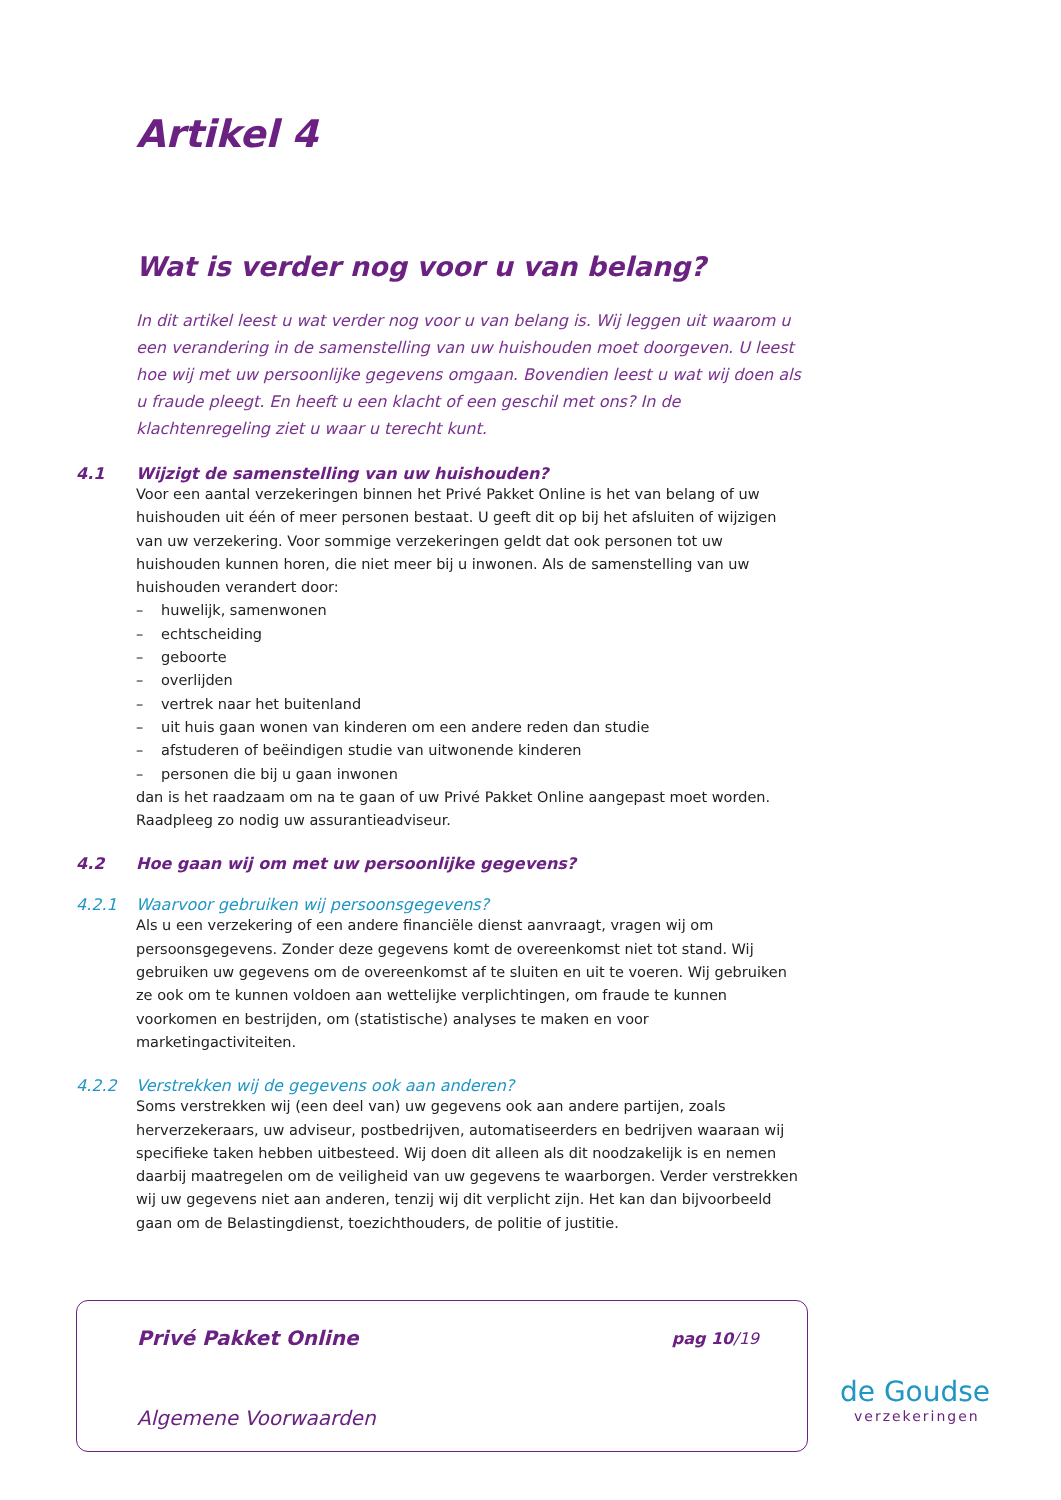Artikel 4
Wat is verder nog voor u van belang?
In dit artikel leest u wat verder nog voor u van belang is. Wij leggen uit waarom u een verandering in de samenstelling van uw huishouden moet doorgeven. U leest hoe wij met uw persoonlijke gegevens omgaan. Bovendien leest u wat wij doen als u fraude pleegt. En heeft u een klacht of een geschil met ons? In de klachtenregeling ziet u waar u terecht kunt.
4.1 Wijzigt de samenstelling van uw huishouden?
Voor een aantal verzekeringen binnen het Privé Pakket Online is het van belang of uw huishouden uit één of meer personen bestaat. U geeft dit op bij het afsluiten of wijzigen van uw verzekering. Voor sommige verzekeringen geldt dat ook personen tot uw huishouden kunnen horen, die niet meer bij u inwonen. Als de samenstelling van uw huishouden verandert door:
– huwelijk, samenwonen
– echtscheiding
– geboorte
– overlijden
– vertrek naar het buitenland
– uit huis gaan wonen van kinderen om een andere reden dan studie
– afstuderen of beëindigen studie van uitwonende kinderen
– personen die bij u gaan inwonen
dan is het raadzaam om na te gaan of uw Privé Pakket Online aangepast moet worden. Raadpleeg zo nodig uw assurantieadviseur.
4.2 Hoe gaan wij om met uw persoonlijke gegevens?
4.2.1 Waarvoor gebruiken wij persoonsgegevens?
Als u een verzekering of een andere financiële dienst aanvraagt, vragen wij om persoonsgegevens. Zonder deze gegevens komt de overeenkomst niet tot stand. Wij gebruiken uw gegevens om de overeenkomst af te sluiten en uit te voeren. Wij gebruiken ze ook om te kunnen voldoen aan wettelijke verplichtingen, om fraude te kunnen voorkomen en bestrijden, om (statistische) analyses te maken en voor marketingactiviteiten.
4.2.2 Verstrekken wij de gegevens ook aan anderen?
Soms verstrekken wij (een deel van) uw gegevens ook aan andere partijen, zoals herverzekeraars, uw adviseur, postbedrijven, automatiseerders en bedrijven waaraan wij specifieke taken hebben uitbesteed. Wij doen dit alleen als dit noodzakelijk is en nemen daarbij maatregelen om de veiligheid van uw gegevens te waarborgen. Verder verstrekken wij uw gegevens niet aan anderen, tenzij wij dit verplicht zijn. Het kan dan bijvoorbeeld gaan om de Belastingdienst, toezichthouders, de politie of justitie.
Privé Pakket Online pag 10/19
Algemene Voorwaarden
de Goudse
verzekeringen